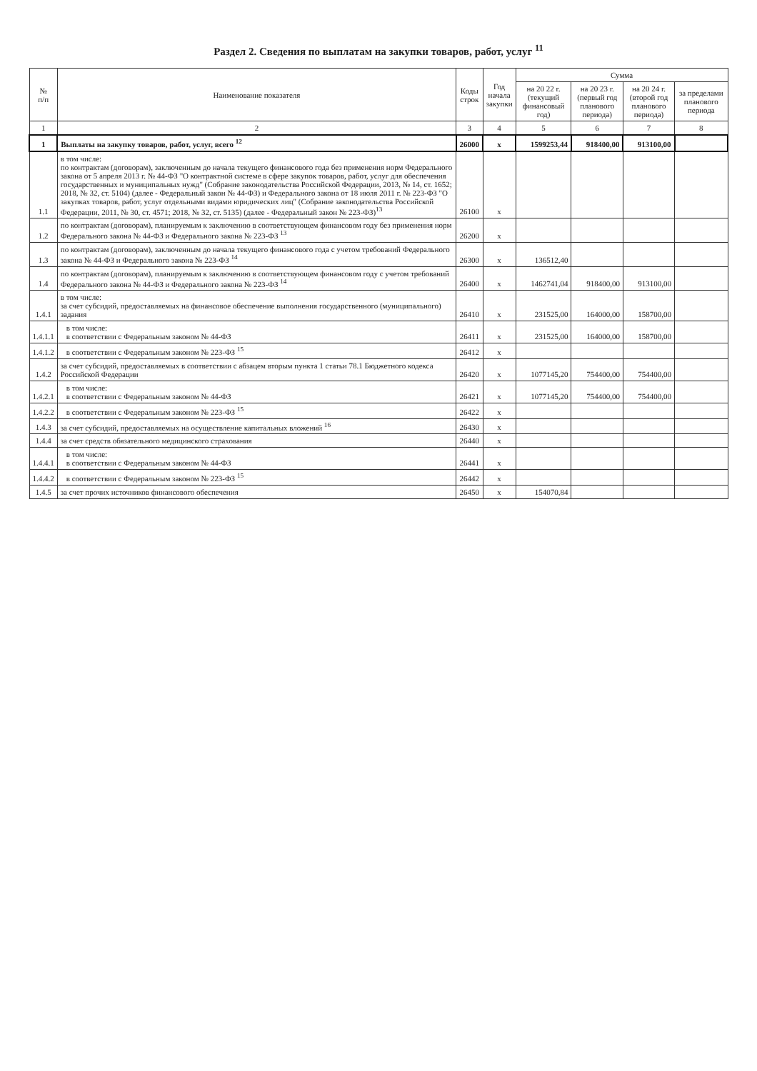Раздел 2. Сведения по выплатам на закупки товаров, работ, услуг <sup>11</sup>
| № п/п | Наименование показателя | Коды строк | Год начала закупки | Сумма | | | |
| --- | --- | --- | --- | --- | --- | --- | --- |
| | | | | на 20 22 г. (текущий финансовый год) | на 20 23 г. (первый год планового периода) | на 20 24 г. (второй год планового периода) | за пределами планового периода |
| 1 | 2 | 3 | 4 | 5 | 6 | 7 | 8 |
| 1 | Выплаты на закупку товаров, работ, услуг, всего <sup>12</sup> | 26000 | x | 1599253,44 | 918400,00 | 913100,00 | |
| 1.1 | в том числе: по контрактам (договорам), заключенным до начала текущего финансового года без применения норм Федерального закона от 5 апреля 2013 г. № 44-ФЗ "О контрактной системе в сфере закупок товаров, работ, услуг для обеспечения государственных и муниципальных нужд" (Собрание законодательства Российской Федерации, 2013, № 14, ст. 1652; 2018, № 32, ст. 5104) (далее - Федеральный закон № 44-ФЗ) и Федерального закона от 18 июля 2011 г. № 223-ФЗ "О закупках товаров, работ, услуг отдельными видами юридических лиц" (Собрание законодательства Российской Федерации, 2011, № 30, ст. 4571; 2018, № 32, ст. 5135) (далее - Федеральный закон № 223-ФЗ)<sup>13</sup> | 26100 | x | | | | |
| 1.2 | по контрактам (договорам), планируемым к заключению в соответствующем финансовом году без применения норм Федерального закона № 44-ФЗ и Федерального закона № 223-ФЗ <sup>13</sup> | 26200 | x | | | | |
| 1.3 | по контрактам (договорам), заключенным до начала текущего финансового года с учетом требований Федерального закона № 44-ФЗ и Федерального закона № 223-ФЗ <sup>14</sup> | 26300 | x | 136512,40 | | | |
| 1.4 | по контрактам (договорам), планируемым к заключению в соответствующем финансовом году с учетом требований Федерального закона № 44-ФЗ и Федерального закона № 223-ФЗ <sup>14</sup> | 26400 | x | 1462741,04 | 918400,00 | 913100,00 | |
| 1.4.1 | в том числе: за счет субсидий, предоставляемых на финансовое обеспечение выполнения государственного (муниципального) задания | 26410 | x | 231525,00 | 164000,00 | 158700,00 | |
| 1.4.1.1 | в том числе: в соответствии с Федеральным законом № 44-ФЗ | 26411 | x | 231525,00 | 164000,00 | 158700,00 | |
| 1.4.1.2 | в соответствии с Федеральным законом № 223-ФЗ <sup>15</sup> | 26412 | x | | | | |
| 1.4.2 | за счет субсидий, предоставляемых в соответствии с абзацем вторым пункта 1 статьи 78.1 Бюджетного кодекса Российской Федерации | 26420 | x | 1077145,20 | 754400,00 | 754400,00 | |
| 1.4.2.1 | в том числе: в соответствии с Федеральным законом № 44-ФЗ | 26421 | x | 1077145,20 | 754400,00 | 754400,00 | |
| 1.4.2.2 | в соответствии с Федеральным законом № 223-ФЗ <sup>15</sup> | 26422 | x | | | | |
| 1.4.3 | за счет субсидий, предоставляемых на осуществление капитальных вложений <sup>16</sup> | 26430 | x | | | | |
| 1.4.4 | за счет средств обязательного медицинского страхования | 26440 | x | | | | |
| 1.4.4.1 | в том числе: в соответствии с Федеральным законом № 44-ФЗ | 26441 | x | | | | |
| 1.4.4.2 | в соответствии с Федеральным законом № 223-ФЗ <sup>15</sup> | 26442 | x | | | | |
| 1.4.5 | за счет прочих источников финансового обеспечения | 26450 | x | 154070,84 | | | |